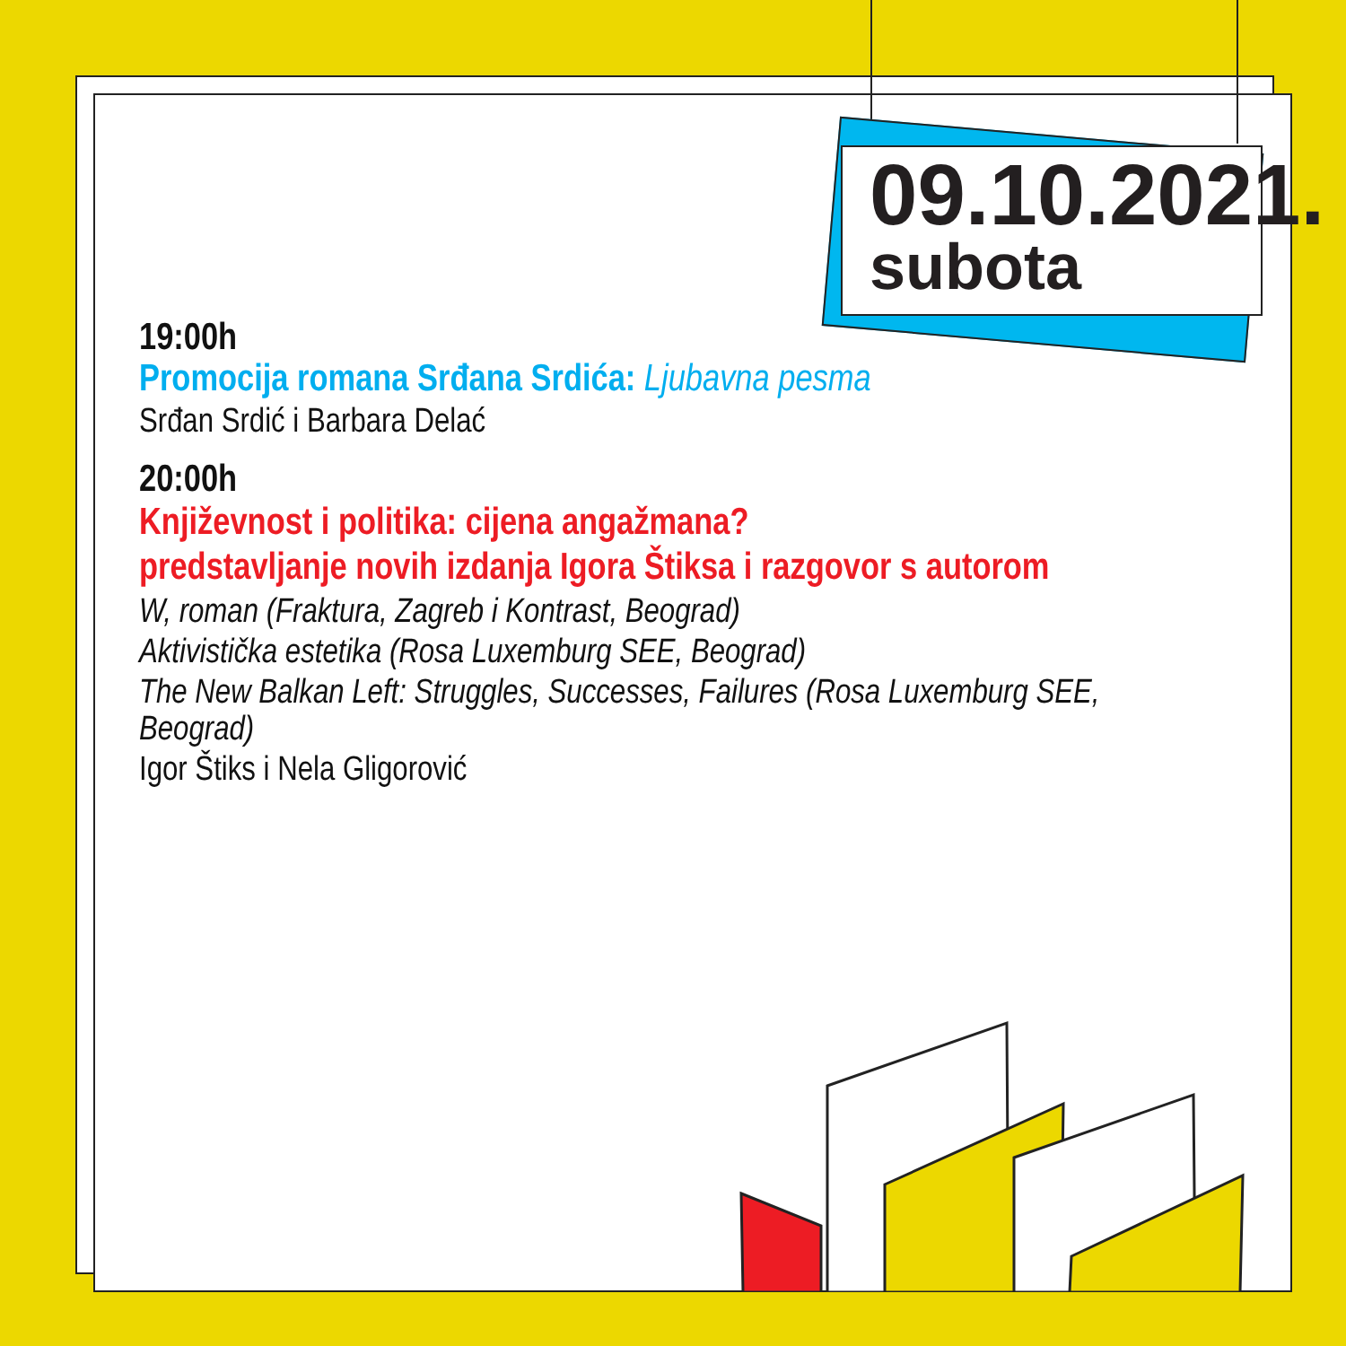09.10.2021.
subota
19:00h
Promocija romana Srđana Srdića: Ljubavna pesma
Srđan Srdić i Barbara Delać
20:00h
Književnost i politika: cijena angažmana?
predstavljanje novih izdanja Igora Štiksa i razgovor s autorom
W, roman (Fraktura, Zagreb i Kontrast, Beograd)
Aktivistička estetika (Rosa Luxemburg SEE, Beograd)
The New Balkan Left: Struggles, Successes, Failures (Rosa Luxemburg SEE, Beograd)
Igor Štiks i Nela Gligorović